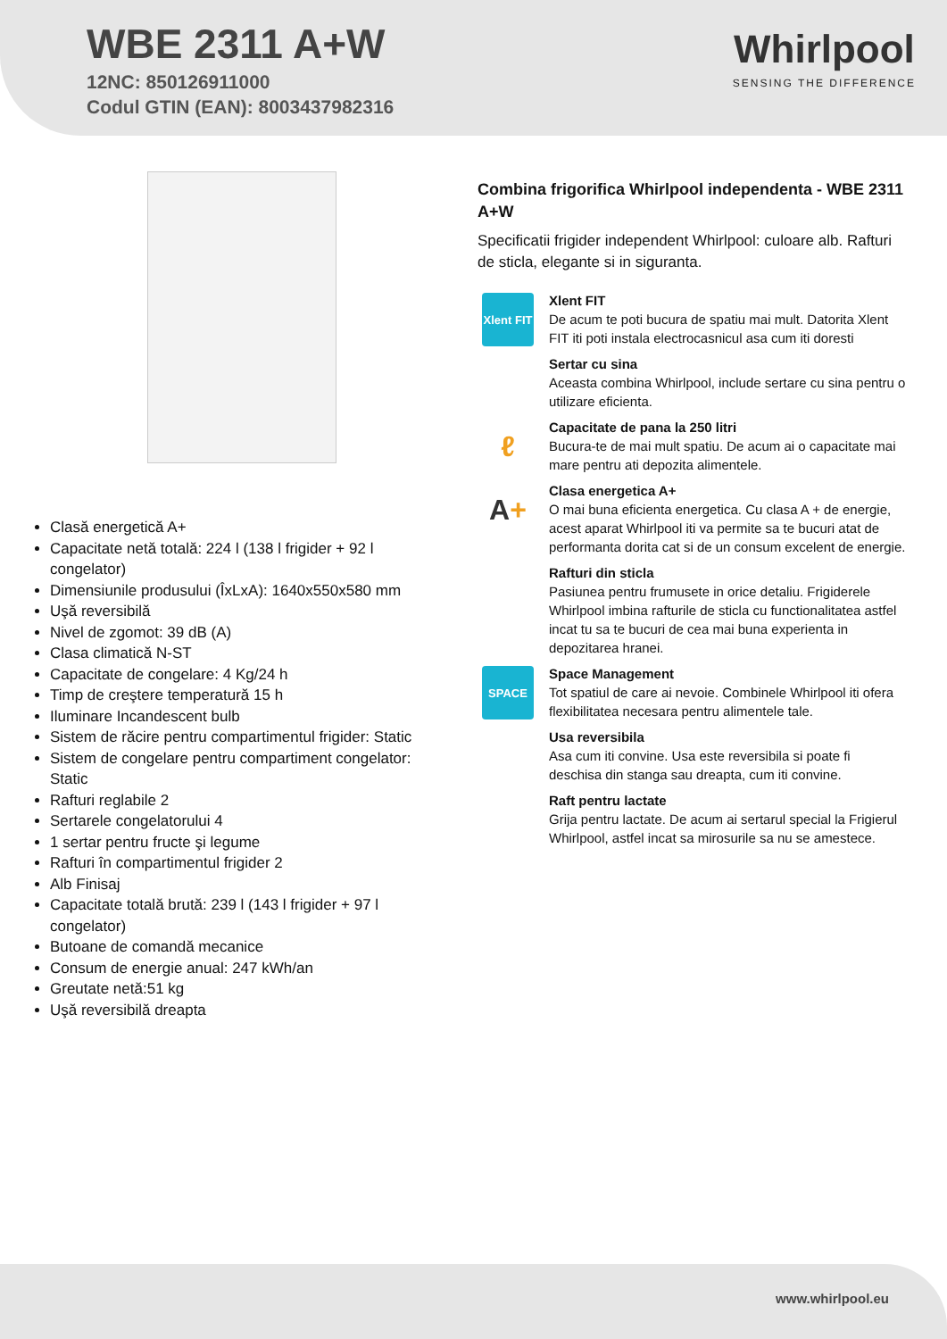WBE 2311 A+W
12NC: 850126911000
Codul GTIN (EAN): 8003437982316
Whirlpool
SENSING THE DIFFERENCE
Clasă energetică A+
Capacitate netă totală: 224 l (138 l frigider + 92 l congelator)
Dimensiunile produsului (ÎxLxA): 1640x550x580 mm
Uşă reversibilă
Nivel de zgomot: 39 dB (A)
Clasa climatică N-ST
Capacitate de congelare: 4 Kg/24 h
Timp de creştere temperatură 15 h
Iluminare Incandescent bulb
Sistem de răcire pentru compartimentul frigider: Static
Sistem de congelare pentru compartiment congelator: Static
Rafturi reglabile 2
Sertarele congelatorului 4
1 sertar pentru fructe şi legume
Rafturi în compartimentul frigider 2
Alb Finisaj
Capacitate totală brută: 239 l (143 l frigider + 97 l congelator)
Butoane de comandă mecanice
Consum de energie anual: 247 kWh/an
Greutate netă:51 kg
Uşă reversibilă dreapta
Combina frigorifica Whirlpool independenta - WBE 2311 A+W
Specificatii frigider independent Whirlpool: culoare alb. Rafturi de sticla, elegante si in siguranta.
Xlent FIT
Xlent FIT
De acum te poti bucura de spatiu mai mult. Datorita Xlent FIT iti poti instala electrocasnicul asa cum iti doresti
Sertar cu sina
Aceasta combina Whirlpool, include sertare cu sina pentru o utilizare eficienta.
ℓ
Capacitate de pana la 250 litri
Bucura-te de mai mult spatiu. De acum ai o capacitate mai mare pentru ati depozita alimentele.
A +
Clasa energetica A+
O mai buna eficienta energetica. Cu clasa A + de energie, acest aparat Whirlpool iti va permite sa te bucuri atat de performanta dorita cat si de un consum excelent de energie.
Rafturi din sticla
Pasiunea pentru frumusete in orice detaliu. Frigiderele Whirlpool imbina rafturile de sticla cu functionalitatea astfel incat tu sa te bucuri de cea mai buna experienta in depozitarea hranei.
SPACE
Space Management
Tot spatiul de care ai nevoie. Combinele Whirlpool iti ofera flexibilitatea necesara pentru alimentele tale.
Usa reversibila
Asa cum iti convine. Usa este reversibila si poate fi deschisa din stanga sau dreapta, cum iti convine.
Raft pentru lactate
Grija pentru lactate. De acum ai sertarul special la Frigierul Whirlpool, astfel incat sa mirosurile sa nu se amestece.
www.whirlpool.eu